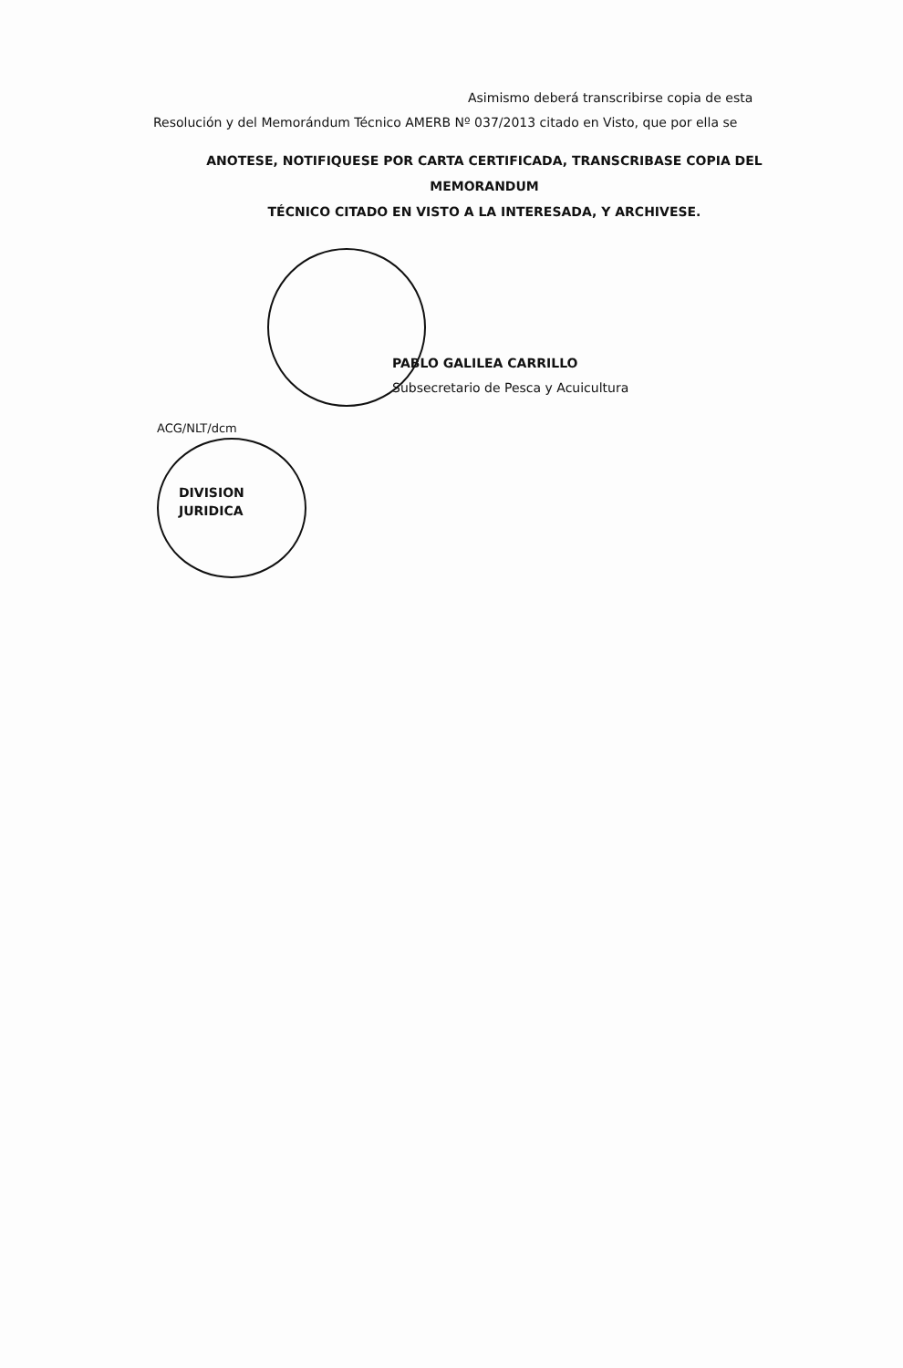Asimismo deberá transcribirse copia de esta
Resolución y del Memorándum Técnico AMERB Nº 037/2013 citado en Visto, que por ella se
ANOTESE, NOTIFIQUESE POR CARTA CERTIFICADA, TRANSCRIBASE COPIA DEL MEMORANDUM
TÉCNICO CITADO EN VISTO A LA INTERESADA, Y ARCHIVESE.
PABLO GALILEA CARRILLO
Subsecretario de Pesca y Acuicultura
ACG/NLT/dcm
DIVISION
JURIDICA